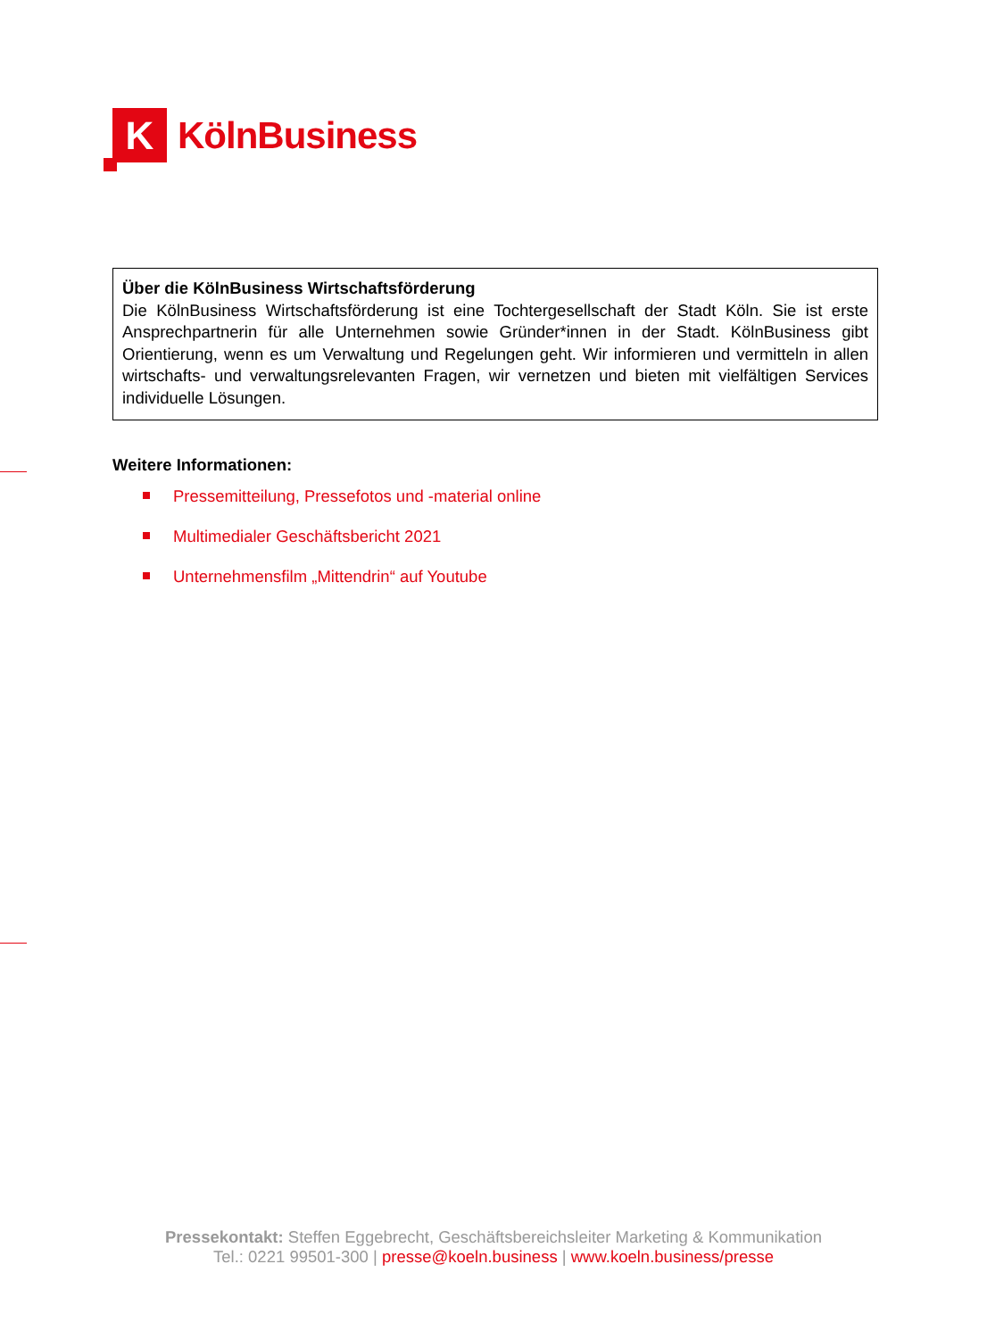K
KölnBusiness
Über die KölnBusiness Wirtschaftsförderung
Die KölnBusiness Wirtschaftsförderung ist eine Tochtergesellschaft der Stadt Köln. Sie ist erste Ansprechpartnerin für alle Unternehmen sowie Gründer*innen in der Stadt. KölnBusiness gibt Orientierung, wenn es um Verwaltung und Regelungen geht. Wir informieren und vermitteln in allen wirtschafts- und verwaltungsrelevanten Fragen, wir vernetzen und bieten mit vielfältigen Services individuelle Lösungen.
Weitere Informationen:
Pressemitteilung, Pressefotos und -material online
Multimedialer Geschäftsbericht 2021
Unternehmensfilm „Mittendrin“ auf Youtube
Pressekontakt: Steffen Eggebrecht, Geschäftsbereichsleiter Marketing & Kommunikation
Tel.: 0221 99501-300 | presse@koeln.business | www.koeln.business/presse